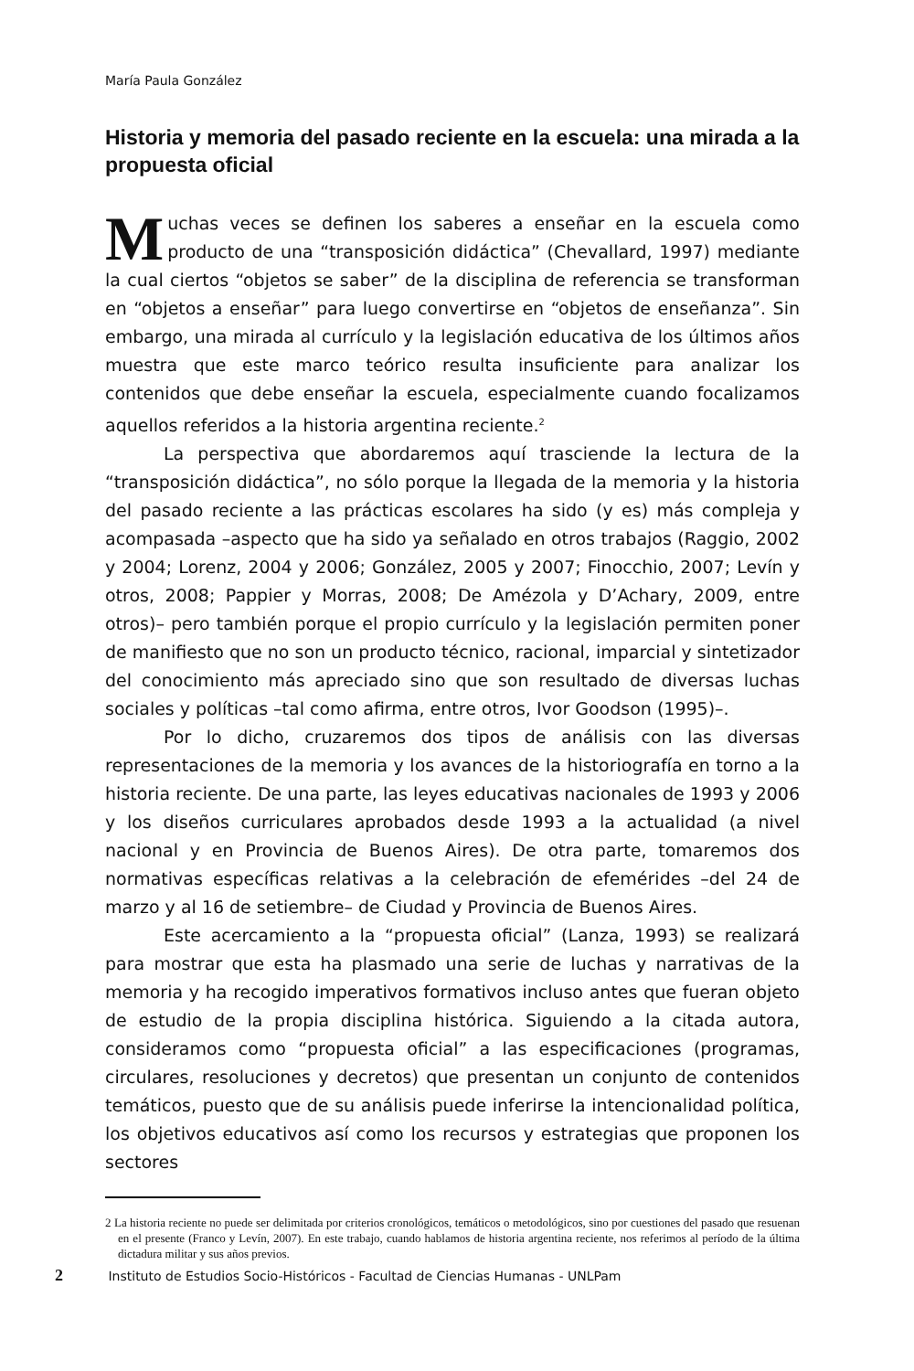María Paula González
Historia y memoria del pasado reciente en la escuela: una mirada a la propuesta oficial
Muchas veces se definen los saberes a enseñar en la escuela como producto de una “transposición didáctica” (Chevallard, 1997) mediante la cual ciertos “objetos se saber” de la disciplina de referencia se transforman en “objetos a enseñar” para luego convertirse en “objetos de enseñanza”. Sin embargo, una mirada al currículo y la legislación educativa de los últimos años muestra que este marco teórico resulta insuficiente para analizar los contenidos que debe enseñar la escuela, especialmente cuando focalizamos aquellos referidos a la historia argentina reciente.<sup>2</sup>
La perspectiva que abordaremos aquí trasciende la lectura de la “transposición didáctica”, no sólo porque la llegada de la memoria y la historia del pasado reciente a las prácticas escolares ha sido (y es) más compleja y acompasada –aspecto que ha sido ya señalado en otros trabajos (Raggio, 2002 y 2004; Lorenz, 2004 y 2006; González, 2005 y 2007; Finocchio, 2007; Levín y otros, 2008; Pappier y Morras, 2008; De Amézola y D’Achary, 2009, entre otros)– pero también porque el propio currículo y la legislación permiten poner de manifiesto que no son un producto técnico, racional, imparcial y sintetizador del conocimiento más apreciado sino que son resultado de diversas luchas sociales y políticas –tal como afirma, entre otros, Ivor Goodson (1995)–.
Por lo dicho, cruzaremos dos tipos de análisis con las diversas representaciones de la memoria y los avances de la historiografía en torno a la historia reciente. De una parte, las leyes educativas nacionales de 1993 y 2006 y los diseños curriculares aprobados desde 1993 a la actualidad (a nivel nacional y en Provincia de Buenos Aires). De otra parte, tomaremos dos normativas específicas relativas a la celebración de efemérides –del 24 de marzo y al 16 de setiembre– de Ciudad y Provincia de Buenos Aires.
Este acercamiento a la “propuesta oficial” (Lanza, 1993) se realizará para mostrar que esta ha plasmado una serie de luchas y narrativas de la memoria y ha recogido imperativos formativos incluso antes que fueran objeto de estudio de la propia disciplina histórica. Siguiendo a la citada autora, consideramos como “propuesta oficial” a las especificaciones (programas, circulares, resoluciones y decretos) que presentan un conjunto de contenidos temáticos, puesto que de su análisis puede inferirse la intencionalidad política, los objetivos educativos así como los recursos y estrategias que proponen los sectores
2 La historia reciente no puede ser delimitada por criterios cronológicos, temáticos o metodológicos, sino por cuestiones del pasado que resuenan en el presente (Franco y Levín, 2007). En este trabajo, cuando hablamos de historia argentina reciente, nos referimos al período de la última dictadura militar y sus años previos.
2 Instituto de Estudios Socio-Históricos - Facultad de Ciencias Humanas - UNLPam